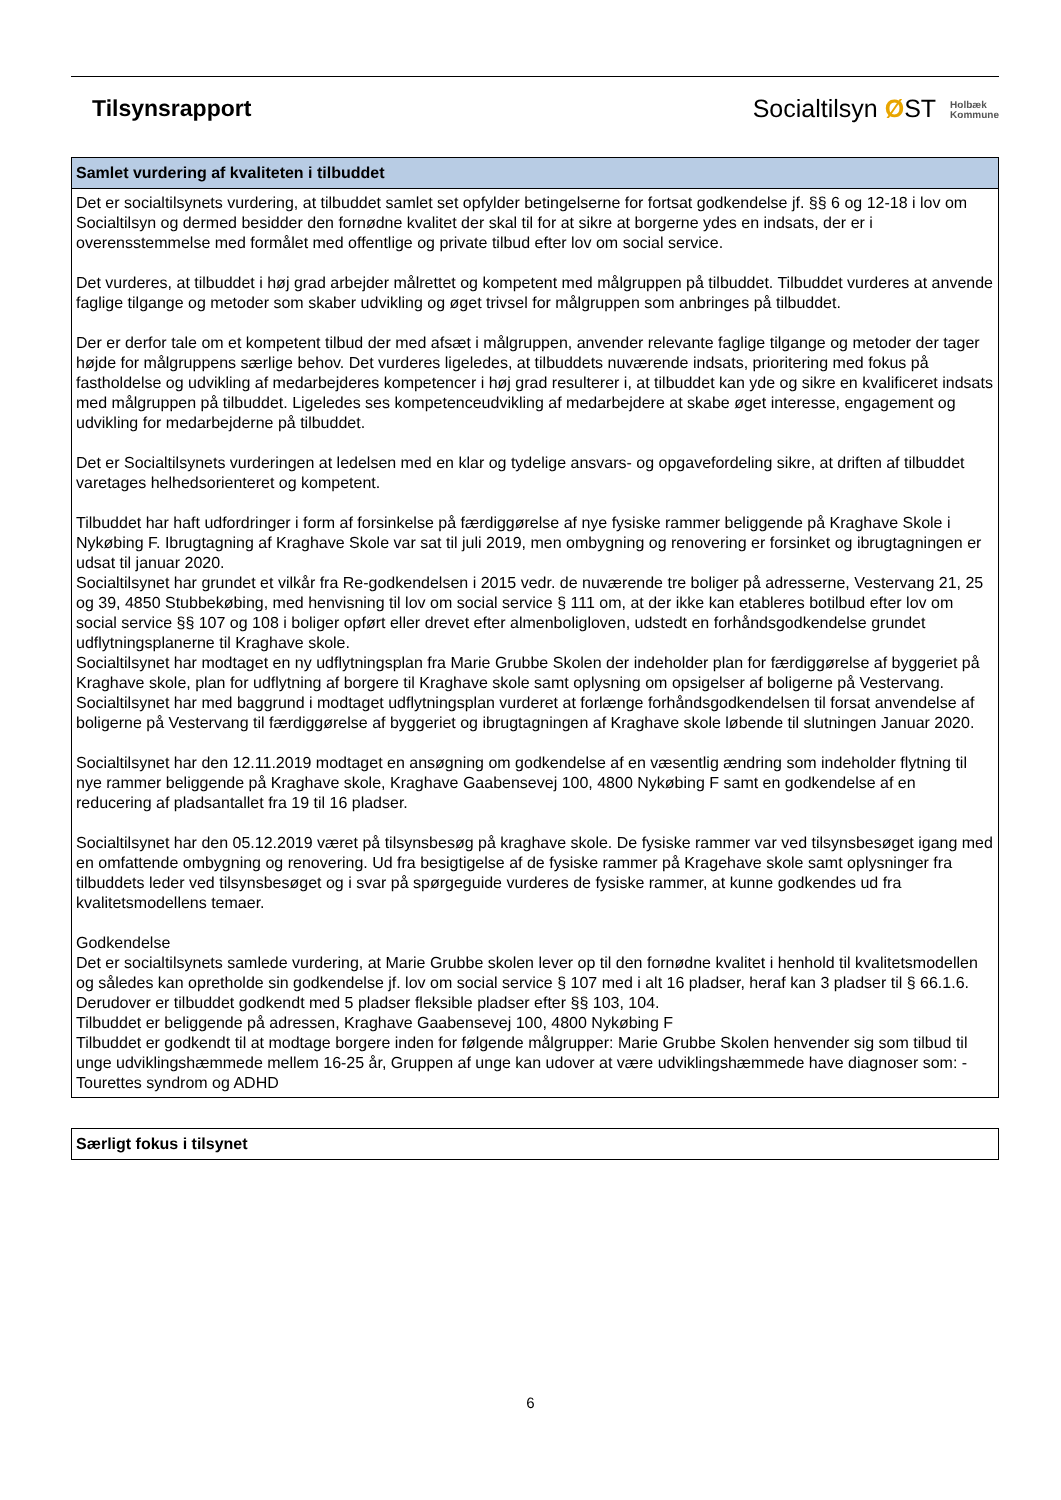Tilsynsrapport
Socialtilsyn ØST Holbæk
Kommune
Samlet vurdering af kvaliteten i tilbuddet
Det er socialtilsynets vurdering, at tilbuddet samlet set opfylder betingelserne for fortsat godkendelse jf. §§ 6 og 12-18 i lov om Socialtilsyn og dermed besidder den fornødne kvalitet der skal til for at sikre at borgerne ydes en indsats, der er i overensstemmelse med formålet med offentlige og private tilbud efter lov om social service.
Det vurderes, at tilbuddet i høj grad arbejder målrettet og kompetent med målgruppen på tilbuddet. Tilbuddet vurderes at anvende faglige tilgange og metoder som skaber udvikling og øget trivsel for målgruppen som anbringes på tilbuddet.
Der er derfor tale om et kompetent tilbud der med afsæt i målgruppen, anvender relevante faglige tilgange og metoder der tager højde for målgruppens særlige behov. Det vurderes ligeledes, at tilbuddets nuværende indsats, prioritering med fokus på fastholdelse og udvikling af medarbejderes kompetencer i høj grad resulterer i, at tilbuddet kan yde og sikre en kvalificeret indsats med målgruppen på tilbuddet. Ligeledes ses kompetenceudvikling af medarbejdere at skabe øget interesse, engagement og udvikling for medarbejderne på tilbuddet.
Det er Socialtilsynets vurderingen at ledelsen med en klar og tydelige ansvars- og opgavefordeling sikre, at driften af tilbuddet varetages helhedsorienteret og kompetent.
Tilbuddet har haft udfordringer i form af forsinkelse på færdiggørelse af nye fysiske rammer beliggende på Kraghave Skole i Nykøbing F. Ibrugtagning af Kraghave Skole var sat til juli 2019, men ombygning og renovering er forsinket og ibrugtagningen er udsat til januar 2020.
Socialtilsynet har grundet et vilkår fra Re-godkendelsen i 2015 vedr. de nuværende tre boliger på adresserne, Vestervang 21, 25 og 39, 4850 Stubbekøbing, med henvisning til lov om social service § 111 om, at der ikke kan etableres botilbud efter lov om social service §§ 107 og 108 i boliger opført eller drevet efter almenboligloven, udstedt en forhåndsgodkendelse grundet udflytningsplanerne til Kraghave skole.
Socialtilsynet har modtaget en ny udflytningsplan fra Marie Grubbe Skolen der indeholder plan for færdiggørelse af byggeriet på Kraghave skole, plan for udflytning af borgere til Kraghave skole samt oplysning om opsigelser af boligerne på Vestervang.
Socialtilsynet har med baggrund i modtaget udflytningsplan vurderet at forlænge forhåndsgodkendelsen til forsat anvendelse af boligerne på Vestervang til færdiggørelse af byggeriet og ibrugtagningen af Kraghave skole løbende til slutningen Januar 2020.
Socialtilsynet har den 12.11.2019 modtaget en ansøgning om godkendelse af en væsentlig ændring som indeholder flytning til nye rammer beliggende på Kraghave skole, Kraghave Gaabensevej 100, 4800 Nykøbing F samt en godkendelse af en reducering af pladsantallet fra 19 til 16 pladser.
Socialtilsynet har den 05.12.2019 været på tilsynsbesøg på kraghave skole. De fysiske rammer var ved tilsynsbesøget igang med en omfattende ombygning og renovering. Ud fra besigtigelse af de fysiske rammer på Kragehave skole samt oplysninger fra tilbuddets leder ved tilsynsbesøget og i svar på spørgeguide vurderes de fysiske rammer, at kunne godkendes ud fra kvalitetsmodellens temaer.
Godkendelse
Det er socialtilsynets samlede vurdering, at Marie Grubbe skolen lever op til den fornødne kvalitet i henhold til kvalitetsmodellen og således kan opretholde sin godkendelse jf. lov om social service § 107 med i alt 16 pladser, heraf kan 3 pladser til § 66.1.6. Derudover er tilbuddet godkendt med 5 pladser fleksible pladser efter §§ 103, 104.
Tilbuddet er beliggende på adressen, Kraghave Gaabensevej 100, 4800 Nykøbing F
Tilbuddet er godkendt til at modtage borgere inden for følgende målgrupper: Marie Grubbe Skolen henvender sig som tilbud til unge udviklingshæmmede mellem 16-25 år, Gruppen af unge kan udover at være udviklingshæmmede have diagnoser som: - Tourettes syndrom og ADHD
Særligt fokus i tilsynet
6